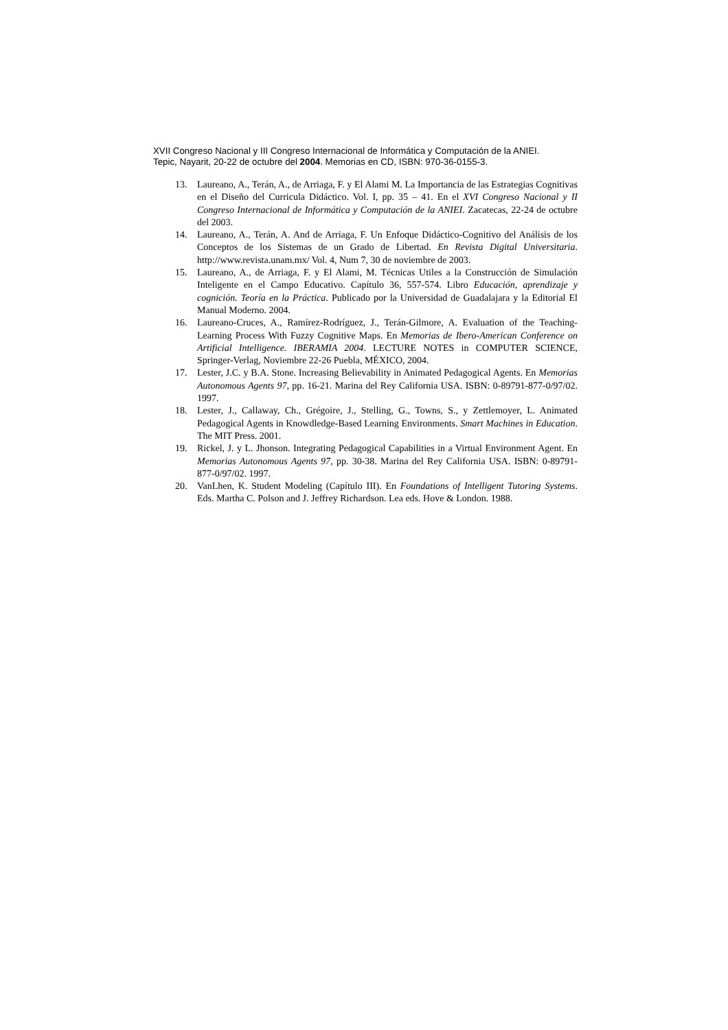XVII Congreso Nacional y III Congreso Internacional de Informática y Computación de la ANIEI.
Tepic, Nayarit, 20-22 de octubre del 2004. Memorias en CD, ISBN: 970-36-0155-3.
13. Laureano, A., Terán, A., de Arriaga, F. y El Alami M. La Importancia de las Estrategias Cognitivas en el Diseño del Curricula Didáctico. Vol. I, pp. 35 – 41. En el XVI Congreso Nacional y II Congreso Internacional de Informática y Computación de la ANIEI. Zacatecas, 22-24 de octubre del 2003.
14. Laureano, A., Terán, A. And de Arriaga, F. Un Enfoque Didáctico-Cognitivo del Análisis de los Conceptos de los Sistemas de un Grado de Libertad. En Revista Digital Universitaria. http://www.revista.unam.mx/ Vol. 4, Num 7, 30 de noviembre de 2003.
15. Laureano, A., de Arriaga, F. y El Alami, M. Técnicas Utiles a la Construcción de Simulación Inteligente en el Campo Educativo. Capítulo 36, 557-574. Libro Educación, aprendizaje y cognición. Teoría en la Práctica. Publicado por la Universidad de Guadalajara y la Editorial El Manual Moderno. 2004.
16. Laureano-Cruces, A., Ramírez-Rodríguez, J., Terán-Gilmore, A. Evaluation of the Teaching-Learning Process With Fuzzy Cognitive Maps. En Memorias de Ibero-American Conference on Artificial Intelligence. IBERAMIA 2004. LECTURE NOTES in COMPUTER SCIENCE, Springer-Verlag, Noviembre 22-26 Puebla, MÉXICO, 2004.
17. Lester, J.C. y B.A. Stone. Increasing Believability in Animated Pedagogical Agents. En Memorias Autonomous Agents 97, pp. 16-21. Marina del Rey California USA. ISBN: 0-89791-877-0/97/02. 1997.
18. Lester, J., Callaway, Ch., Grégoire, J., Stelling, G., Towns, S., y Zettlemoyer, L. Animated Pedagogical Agents in Knowdledge-Based Learning Environments. Smart Machines in Education. The MIT Press. 2001.
19. Rickel, J. y L. Jhonson. Integrating Pedagogical Capabilities in a Virtual Environment Agent. En Memorias Autonomous Agents 97, pp. 30-38. Marina del Rey California USA. ISBN: 0-89791-877-0/97/02. 1997.
20. VanLhen, K. Student Modeling (Capítulo III). En Foundations of Intelligent Tutoring Systems. Eds. Martha C. Polson and J. Jeffrey Richardson. Lea eds. Hove & London. 1988.